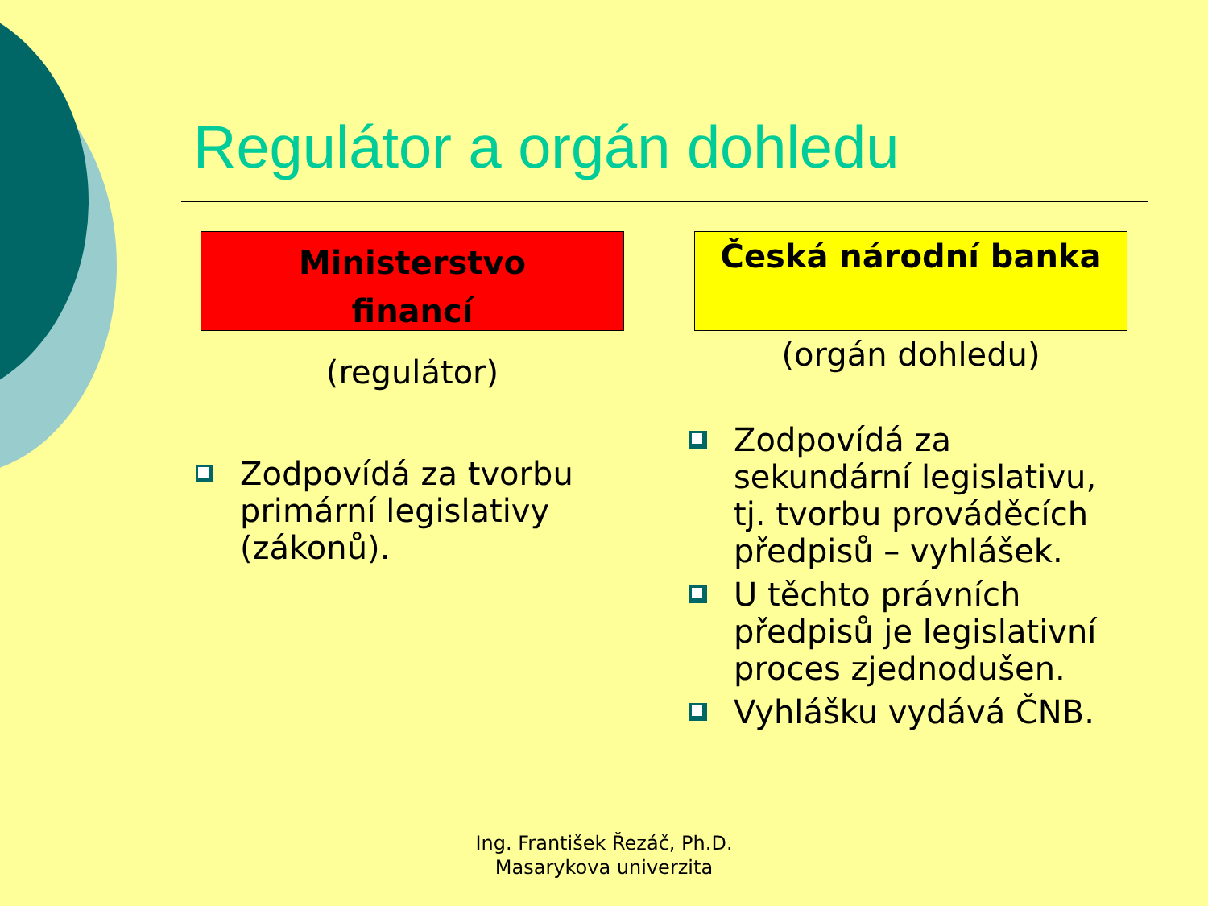Regulátor a orgán dohledu
Ministerstvo
financí
(regulátor)
Zodpovídá za tvorbu primární legislativy (zákonů).
Česká národní banka
(orgán dohledu)
Zodpovídá za sekundární legislativu, tj. tvorbu prováděcích předpisů – vyhlášek.
U těchto právních předpisů je legislativní proces zjednodušen.
Vyhlášku vydává ČNB.
Ing. František Řezáč, Ph.D.
Masarykova univerzita